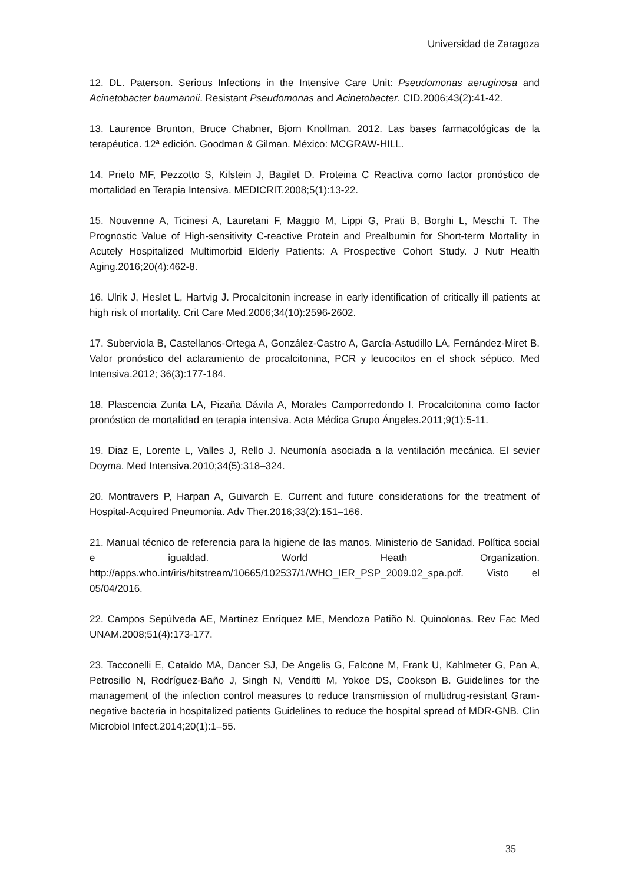Universidad de Zaragoza
12. DL. Paterson. Serious Infections in the Intensive Care Unit: Pseudomonas aeruginosa and Acinetobacter baumannii. Resistant Pseudomonas and Acinetobacter. CID.2006;43(2):41-42.
13. Laurence Brunton, Bruce Chabner, Bjorn Knollman. 2012. Las bases farmacológicas de la terapéutica. 12ª edición. Goodman & Gilman. México: MCGRAW-HILL.
14. Prieto MF, Pezzotto S, Kilstein J, Bagilet D. Proteina C Reactiva como factor pronóstico de mortalidad en Terapia Intensiva. MEDICRIT.2008;5(1):13-22.
15. Nouvenne A, Ticinesi A, Lauretani F, Maggio M, Lippi G, Prati B, Borghi L, Meschi T. The Prognostic Value of High-sensitivity C-reactive Protein and Prealbumin for Short-term Mortality in Acutely Hospitalized Multimorbid Elderly Patients: A Prospective Cohort Study. J Nutr Health Aging.2016;20(4):462-8.
16. Ulrik J, Heslet L, Hartvig J. Procalcitonin increase in early identification of critically ill patients at high risk of mortality. Crit Care Med.2006;34(10):2596-2602.
17. Suberviola B, Castellanos-Ortega A, González-Castro A, García-Astudillo LA, Fernández-Miret B. Valor pronóstico del aclaramiento de procalcitonina, PCR y leucocitos en el shock séptico. Med Intensiva.2012; 36(3):177-184.
18. Plascencia Zurita LA, Pizaña Dávila A, Morales Camporredondo I. Procalcitonina como factor pronóstico de mortalidad en terapia intensiva. Acta Médica Grupo Ángeles.2011;9(1):5-11.
19. Diaz E, Lorente L, Valles J, Rello J. Neumonía asociada a la ventilación mecánica. El sevier Doyma. Med Intensiva.2010;34(5):318–324.
20. Montravers P, Harpan A, Guivarch E. Current and future considerations for the treatment of Hospital-Acquired Pneumonia. Adv Ther.2016;33(2):151–166.
21. Manual técnico de referencia para la higiene de las manos. Ministerio de Sanidad. Política social e igualdad. World Heath Organization. http://apps.who.int/iris/bitstream/10665/102537/1/WHO_IER_PSP_2009.02_spa.pdf. Visto el 05/04/2016.
22. Campos Sepúlveda AE, Martínez Enríquez ME, Mendoza Patiño N. Quinolonas. Rev Fac Med UNAM.2008;51(4):173-177.
23. Tacconelli E, Cataldo MA, Dancer SJ, De Angelis G, Falcone M, Frank U, Kahlmeter G, Pan A, Petrosillo N, Rodríguez-Baño J, Singh N, Venditti M, Yokoe DS, Cookson B. Guidelines for the management of the infection control measures to reduce transmission of multidrug-resistant Gram-negative bacteria in hospitalized patients Guidelines to reduce the hospital spread of MDR-GNB. Clin Microbiol Infect.2014;20(1):1–55.
35